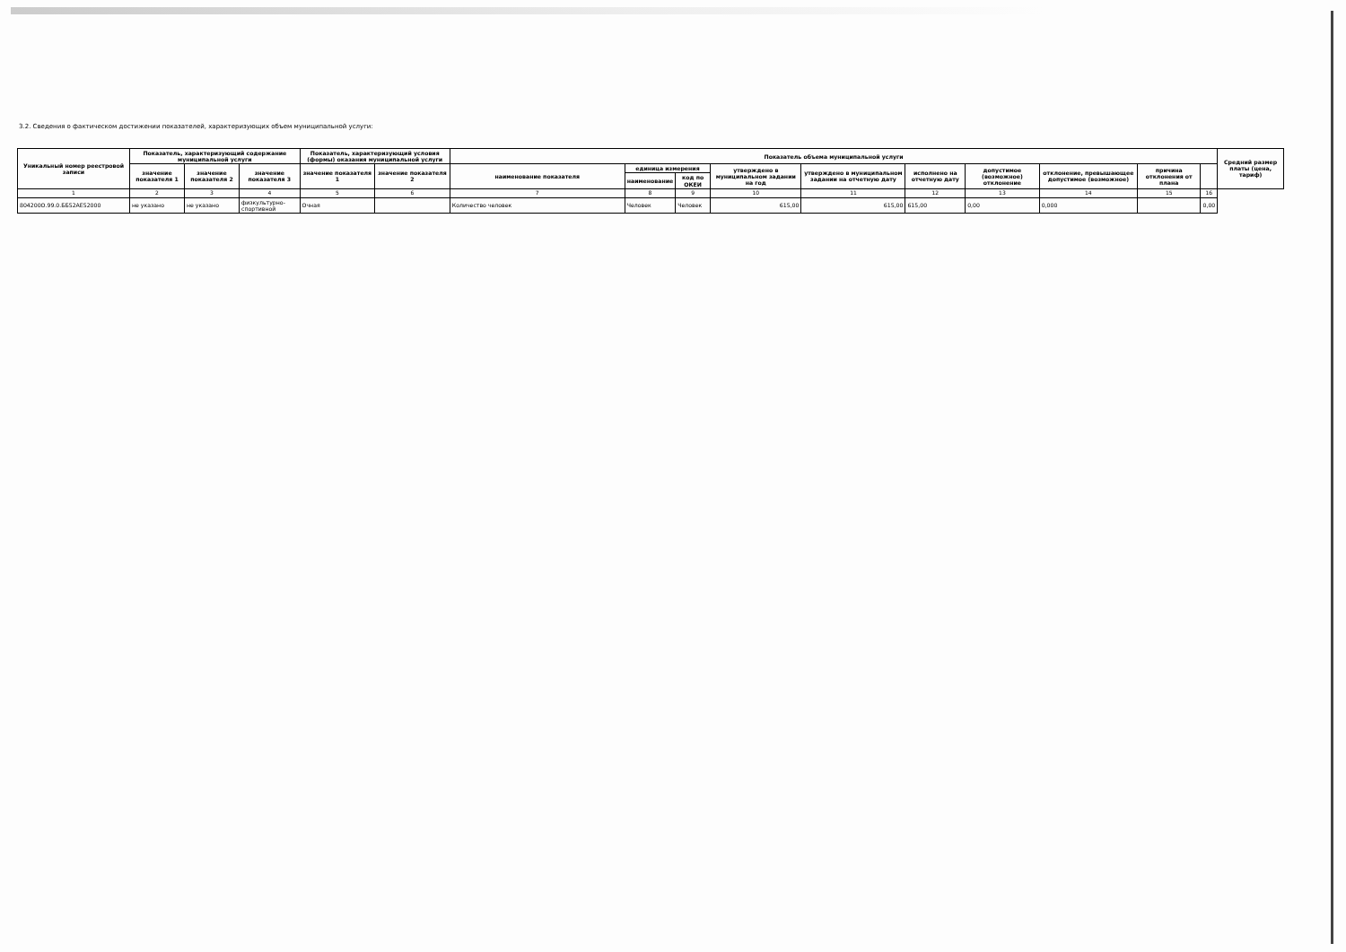3.2. Сведения о фактическом достижении показателей, характеризующих объем муниципальной услуги:
| Уникальный номер реестровой записи | Показатель, характеризующий содержание муниципальной услуги | | | Показатель, характеризующий условия (формы) оказания муниципальной услуги | | Показатель объема муниципальной услуги | | | | | | | | | | Средний размер платы (цена, тариф) |
| --- | --- | --- | --- | --- | --- | --- | --- | --- | --- | --- | --- | --- | --- | --- | --- | --- |
| | значение показателя 1 | значение показателя 2 | значение показателя 3 | значение показателя 1 | значение показателя 2 | наименование показателя | единица измерения | | утверждено в муниципальном задании на год | утверждено в муниципальном задании на отчетную дату | исполнено на отчетную дату | допустимое (возможное) отклонение | отклонение, превышающее допустимое (возможное) | причина отклонения от плана | | |
| | | | | | | | наименование | код по ОКЕИ | | | | | | | | |
| 1 | 2 | 3 | 4 | 5 | 6 | 7 | 8 | 9 | 10 | 11 | 12 | 13 | 14 | 15 | 16 | |
| 804200О.99.0.ББ52АЕ52000 | не указано | не указано | физкультурно-спортивной | Очная | | Количество человек | Человек | Человек | 615,00 | 615,00 | 615,00 | 0,00 | 0,000 | | 0,00 | |